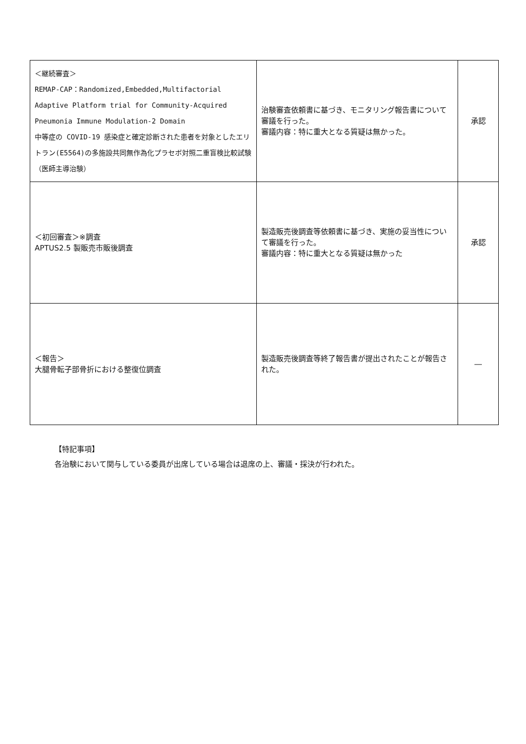| ＜継続審査＞ REMAP-CAP：Randomized,Embedded,Multifactorial Adaptive Platform trial for Community-Acquired Pneumonia Immune Modulation-2 Domain 中等症の COVID-19 感染症と確定診断された患者を対象としたエリトラン(E5564)の多施設共同無作為化プラセボ対照二重盲検比較試験（医師主導治験） | 治験審査依頼書に基づき、モニタリング報告書について審議を行った。 審議内容：特に重大となる質疑は無かった。 | 承認 |
| ＜初回審査＞※調査 APTUS2.5 製販売市販後調査 | 製造販売後調査等依頼書に基づき、実施の妥当性について審議を行った。 審議内容：特に重大となる質疑は無かった | 承認 |
| ＜報告＞ 大腿骨転子部骨折における整復位調査 | 製造販売後調査等終了報告書が提出されたことが報告された。 | ― |
【特記事項】
各治験において関与している委員が出席している場合は退席の上、審議・採決が行われた。